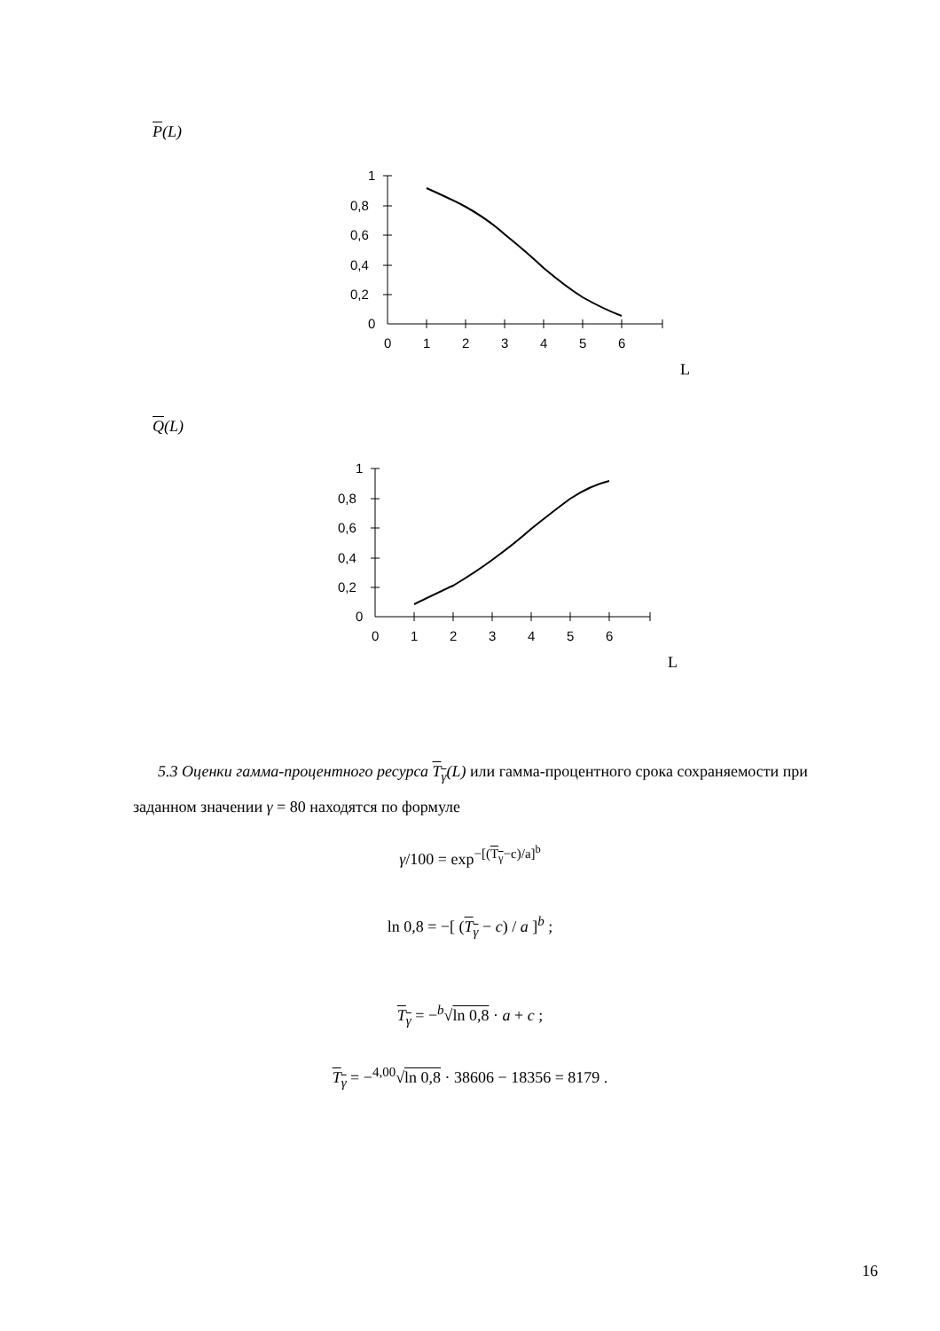P(L)
1
0,8
0,6
0,4
0,2
0
0
1
2
3
4
5
6
L
Q(L)
1
0,8
0,6
0,4
0,2
0
0
1
2
3
4
5
6
L
5.3 Оценки гамма-процентного ресурса T<sub>γ</sub>(L) или гамма-процентного срока сохраняемости при заданном значении γ = 80 находятся по формуле
γ/100 = exp<sup>−[(T<sub>γ</sub>−c)/a]<sup>b</sup></sup>
ln 0,8 = −[ (T<sub>γ</sub> − c) / a ]<sup>b</sup> ;
T<sub>γ</sub> = −<sup>b</sup>√ln 0,8 · a + c ;
T<sub>γ</sub> = −<sup>4,00</sup>√ln 0,8 · 38606 − 18356 = 8179 .
16